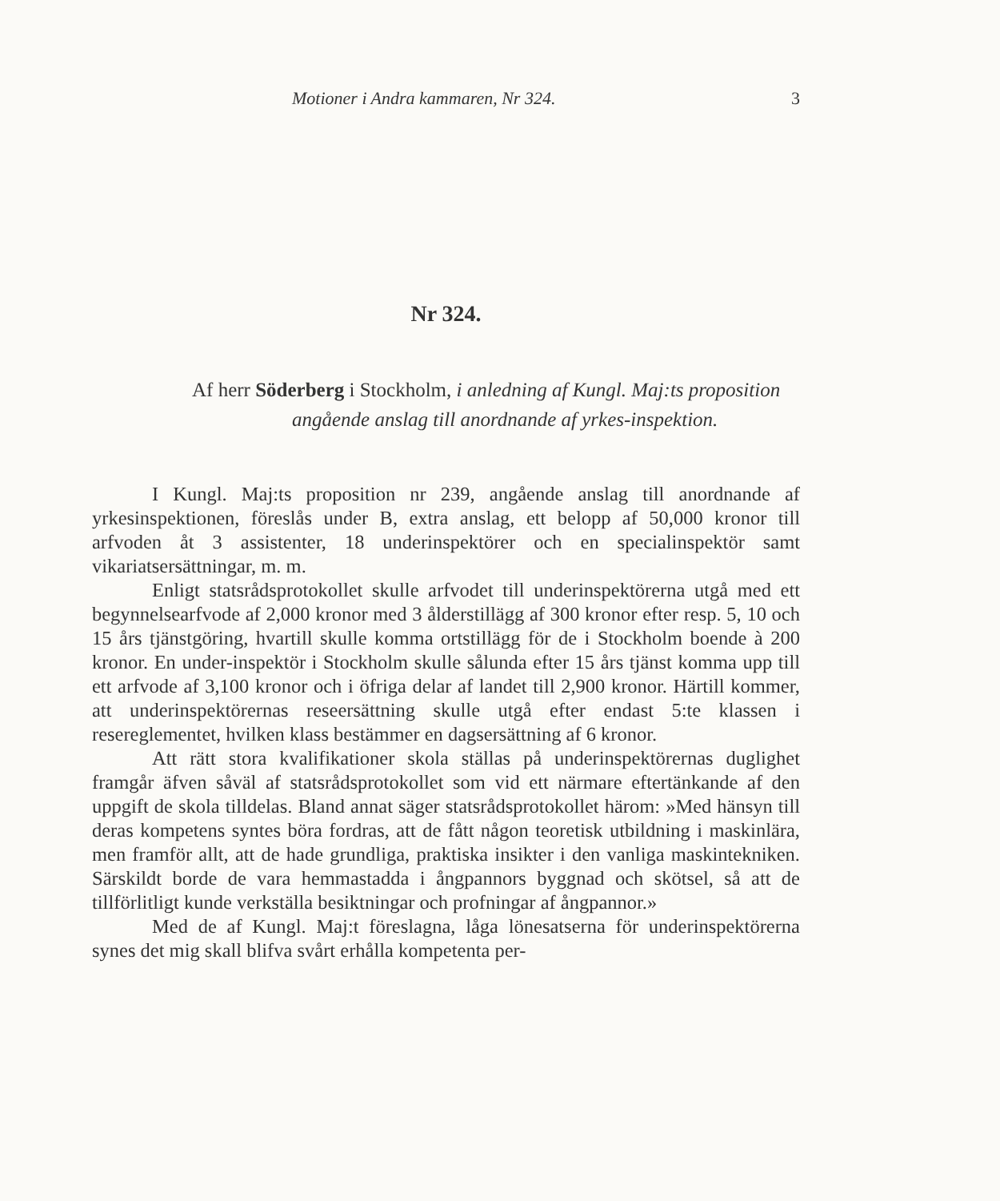Motioner i Andra kammaren, Nr 324. 3
Nr 324.
Af herr Söderberg i Stockholm, i anledning af Kungl. Maj:ts proposition angående anslag till anordnande af yrkes-inspektion.
I Kungl. Maj:ts proposition nr 239, angående anslag till anordnande af yrkesinspektionen, föreslås under B, extra anslag, ett belopp af 50,000 kronor till arfvoden åt 3 assistenter, 18 underinspektörer och en specialinspektör samt vikariatsersättningar, m. m.
Enligt statsrådsprotokollet skulle arfvodet till underinspektörerna utgå med ett begynnelsearfvode af 2,000 kronor med 3 ålderstillägg af 300 kronor efter resp. 5, 10 och 15 års tjänstgöring, hvartill skulle komma ortstillägg för de i Stockholm boende à 200 kronor. En under-inspektör i Stockholm skulle sålunda efter 15 års tjänst komma upp till ett arfvode af 3,100 kronor och i öfriga delar af landet till 2,900 kronor. Härtill kommer, att underinspektörernas reseersättning skulle utgå efter endast 5:te klassen i resereglementet, hvilken klass bestämmer en dagsersättning af 6 kronor.
Att rätt stora kvalifikationer skola ställas på underinspektörernas duglighet framgår äfven såväl af statsrådsprotokollet som vid ett närmare eftertänkande af den uppgift de skola tilldelas. Bland annat säger statsrådsprotokollet härom: »Med hänsyn till deras kompetens syntes böra fordras, att de fått någon teoretisk utbildning i maskinlära, men framför allt, att de hade grundliga, praktiska insikter i den vanliga maskintekniken. Särskildt borde de vara hemmastadda i ångpannors byggnad och skötsel, så att de tillförlitligt kunde verkställa besiktningar och profningar af ångpannor.»
Med de af Kungl. Maj:t föreslagna, låga lönesatserna för underinspektörerna synes det mig skall blifva svårt erhålla kompetenta per-